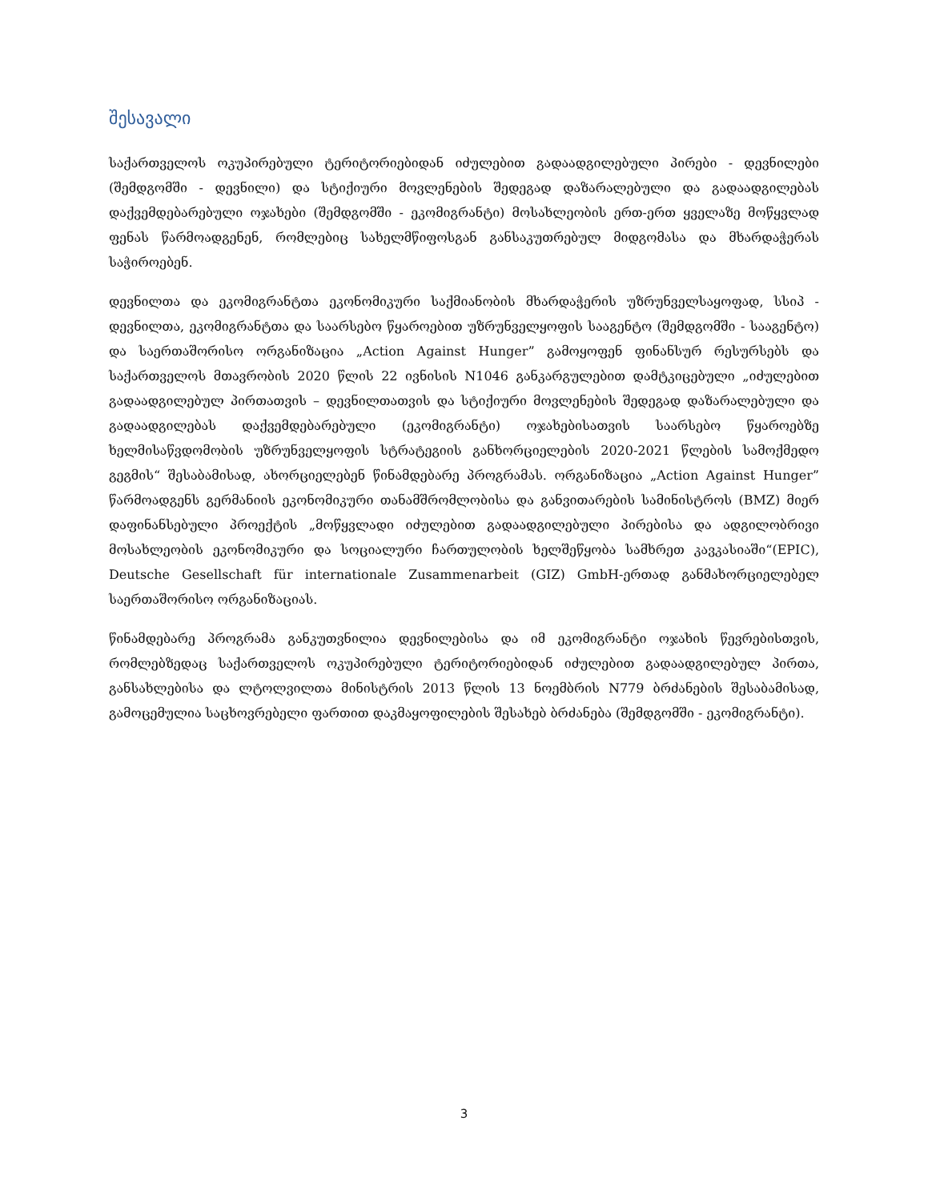შესავალი
საქართველოს ოკუპირებული ტერიტორიებიდან იძულებით გადაადგილებული პირები - დევნილები (შემდგომში - დევნილი) და სტიქიური მოვლენების შედეგად დაზარალებული და გადაადგილებას დაქვემდებარებული ოჯახები (შემდგომში - ეკომიგრანტი) მოსახლეობის ერთ-ერთ ყველაზე მოწყვლად ფენას წარმოადგენენ, რომლებიც სახელმწიფოსგან განსაკუთრებულ მიდგომასა და მხარდაჭერას საჭიროებენ.
დევნილთა და ეკომიგრანტთა ეკონომიკური საქმიანობის მხარდაჭერის უზრუნველსაყოფად, სსიპ - დევნილთა, ეკომიგრანტთა და საარსებო წყაროებით უზრუნველყოფის სააგენტო (შემდგომში - სააგენტო) და საერთაშორისო ორგანიზაცია „Action Against Hunger” გამოყოფენ ფინანსურ რესურსებს და საქართველოს მთავრობის 2020 წლის 22 ივნისის N1046 განკარგულებით დამტკიცებული „იძულებით გადაადგილებულ პირთათვის – დევნილთათვის და სტიქიური მოვლენების შედეგად დაზარალებული და გადაადგილებას დაქვემდებარებული (ეკომიგრანტი) ოჯახებისათვის საარსებო წყაროებზე ხელმისაწვდომობის უზრუნველყოფის სტრატეგიის განხორციელების 2020-2021 წლების სამოქმედო გეგმის“ შესაბამისად, ახორციელებენ წინამდებარე პროგრამას. ორგანიზაცია „Action Against Hunger” წარმოადგენს გერმანიის ეკონომიკური თანამშრომლობისა და განვითარების სამინისტროს (BMZ) მიერ დაფინანსებული პროექტის „მოწყვლადი იძულებით გადაადგილებული პირებისა და ადგილობრივი მოსახლეობის ეკონომიკური და სოციალური ჩართულობის ხელშეწყობა სამხრეთ კავკასიაში“(EPIC), Deutsche Gesellschaft für internationale Zusammenarbeit (GIZ) GmbH-ერთად განმახორციელებელ საერთაშორისო ორგანიზაციას.
წინამდებარე პროგრამა განკუთვნილია დევნილებისა და იმ ეკომიგრანტი ოჯახის წევრებისთვის, რომლებზედაც საქართველოს ოკუპირებული ტერიტორიებიდან იძულებით გადაადგილებულ პირთა, განსახლებისა და ლტოლვილთა მინისტრის 2013 წლის 13 ნოემბრის N779 ბრძანების შესაბამისად, გამოცემულია საცხოვრებელი ფართით დაკმაყოფილების შესახებ ბრძანება (შემდგომში - ეკომიგრანტი).
3